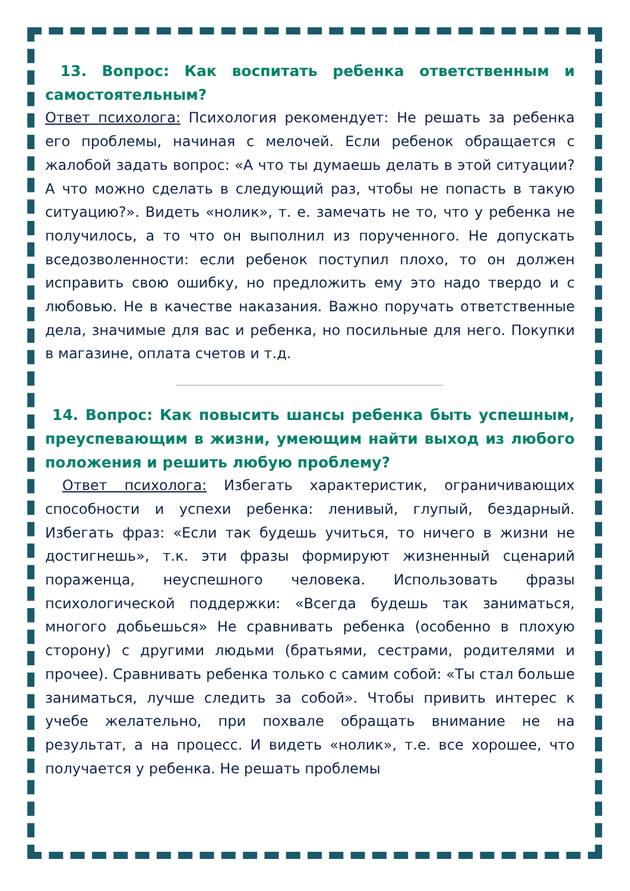13. Вопрос: Как воспитать ребенка ответственным и самостоятельным?
Ответ психолога: Психология рекомендует: Не решать за ребенка его проблемы, начиная с мелочей. Если ребенок обращается с жалобой задать вопрос: «А что ты думаешь делать в этой ситуации? А что можно сделать в следующий раз, чтобы не попасть в такую ситуацию?». Видеть «нолик», т. е. замечать не то, что у ребенка не получилось, а то что он выполнил из порученного. Не допускать вседозволенности: если ребенок поступил плохо, то он должен исправить свою ошибку, но предложить ему это надо твердо и с любовью. Не в качестве наказания. Важно поручать ответственные дела, значимые для вас и ребенка, но посильные для него. Покупки в магазине, оплата счетов и т.д.
14. Вопрос: Как повысить шансы ребенка быть успешным, преуспевающим в жизни, умеющим найти выход из любого положения и решить любую проблему?
Ответ психолога: Избегать характеристик, ограничивающих способности и успехи ребенка: ленивый, глупый, бездарный. Избегать фраз: «Если так будешь учиться, то ничего в жизни не достигнешь», т.к. эти фразы формируют жизненный сценарий пораженца, неуспешного человека. Использовать фразы психологической поддержки: «Всегда будешь так заниматься, многого добьешься» Не сравнивать ребенка (особенно в плохую сторону) с другими людьми (братьями, сестрами, родителями и прочее). Сравнивать ребенка только с самим собой: «Ты стал больше заниматься, лучше следить за собой». Чтобы привить интерес к учебе желательно, при похвале обращать внимание не на результат, а на процесс. И видеть «нолик», т.е. все хорошее, что получается у ребенка. Не решать проблемы